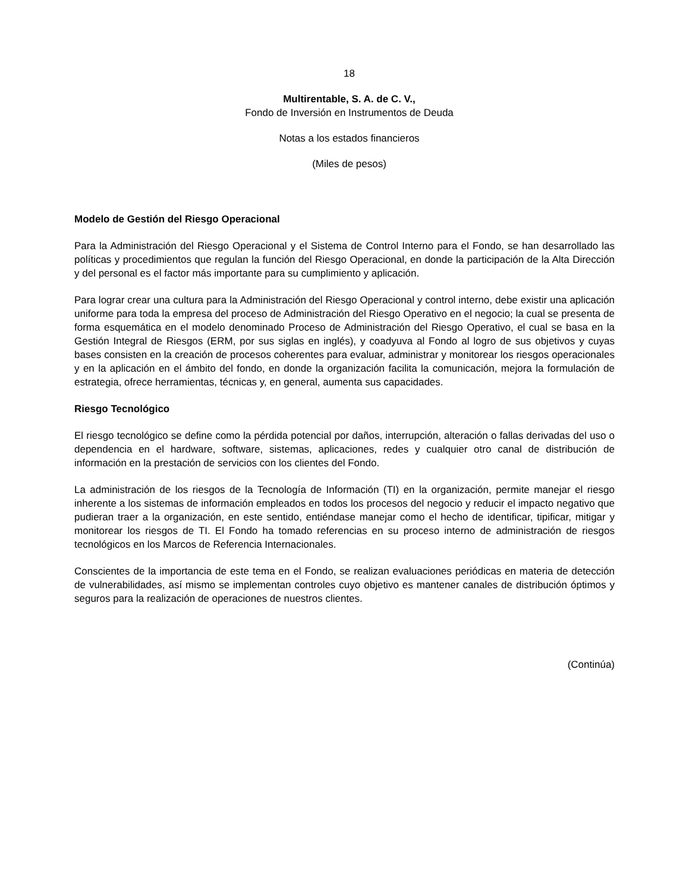18
Multirentable, S. A. de C. V.,
Fondo de Inversión en Instrumentos de Deuda
Notas a los estados financieros
(Miles de pesos)
Modelo de Gestión del Riesgo Operacional
Para la Administración del Riesgo Operacional y el Sistema de Control Interno para el Fondo, se han desarrollado las políticas y procedimientos que regulan la función del Riesgo Operacional, en donde la participación de la Alta Dirección y del personal es el factor más importante para su cumplimiento y aplicación.
Para lograr crear una cultura para la Administración del Riesgo Operacional y control interno, debe existir una aplicación uniforme para toda la empresa del proceso de Administración del Riesgo Operativo en el negocio; la cual se presenta de forma esquemática en el modelo denominado Proceso de Administración del Riesgo Operativo, el cual se basa en la Gestión Integral de Riesgos (ERM, por sus siglas en inglés), y coadyuva al Fondo al logro de sus objetivos y cuyas bases consisten en la creación de procesos coherentes para evaluar, administrar y monitorear los riesgos operacionales y en la aplicación en el ámbito del fondo, en donde la organización facilita la comunicación, mejora la formulación de estrategia, ofrece herramientas, técnicas y, en general, aumenta sus capacidades.
Riesgo Tecnológico
El riesgo tecnológico se define como la pérdida potencial por daños, interrupción, alteración o fallas derivadas del uso o dependencia en el hardware, software, sistemas, aplicaciones, redes y cualquier otro canal de distribución de información en la prestación de servicios con los clientes del Fondo.
La administración de los riesgos de la Tecnología de Información (TI) en la organización, permite manejar el riesgo inherente a los sistemas de información empleados en todos los procesos del negocio y reducir el impacto negativo que pudieran traer a la organización, en este sentido, entiéndase manejar como el hecho de identificar, tipificar, mitigar y monitorear los riesgos de TI. El Fondo ha tomado referencias en su proceso interno de administración de riesgos tecnológicos en los Marcos de Referencia Internacionales.
Conscientes de la importancia de este tema en el Fondo, se realizan evaluaciones periódicas en materia de detección de vulnerabilidades, así mismo se implementan controles cuyo objetivo es mantener canales de distribución óptimos y seguros para la realización de operaciones de nuestros clientes.
(Continúa)